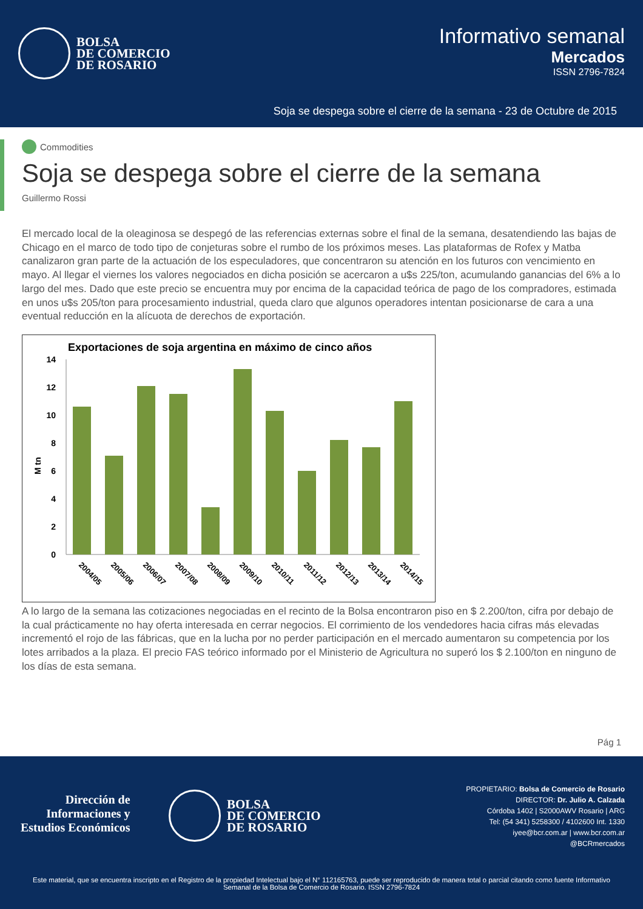BOLSA
DE COMERCIO
DE ROSARIO
Informativo semanal
Mercados
ISSN 2796-7824
Soja se despega sobre el cierre de la semana - 23 de Octubre de 2015
Commodities
Soja se despega sobre el cierre de la semana
Guillermo Rossi
El mercado local de la oleaginosa se despegó de las referencias externas sobre el final de la semana, desatendiendo las bajas de Chicago en el marco de todo tipo de conjeturas sobre el rumbo de los próximos meses. Las plataformas de Rofex y Matba canalizaron gran parte de la actuación de los especuladores, que concentraron su atención en los futuros con vencimiento en mayo. Al llegar el viernes los valores negociados en dicha posición se acercaron a u$s 225/ton, acumulando ganancias del 6% a lo largo del mes. Dado que este precio se encuentra muy por encima de la capacidad teórica de pago de los compradores, estimada en unos u$s 205/ton para procesamiento industrial, queda claro que algunos operadores intentan posicionarse de cara a una eventual reducción en la alícuota de derechos de exportación.
Exportaciones de soja argentina en máximo de cinco años
M tn
0
2
4
6
8
10
12
14
2004/05
2005/06
2006/07
2007/08
2008/09
2009/10
2010/11
2011/12
2012/13
2013/14
2014/15
A lo largo de la semana las cotizaciones negociadas en el recinto de la Bolsa encontraron piso en $ 2.200/ton, cifra por debajo de la cual prácticamente no hay oferta interesada en cerrar negocios. El corrimiento de los vendedores hacia cifras más elevadas incrementó el rojo de las fábricas, que en la lucha por no perder participación en el mercado aumentaron su competencia por los lotes arribados a la plaza. El precio FAS teórico informado por el Ministerio de Agricultura no superó los $ 2.100/ton en ninguno de los días de esta semana.
Pág 1
Dirección de
Informaciones y
Estudios Económicos
BOLSA
DE COMERCIO
DE ROSARIO
PROPIETARIO: Bolsa de Comercio de Rosario
DIRECTOR: Dr. Julio A. Calzada
Córdoba 1402 | S2000AWV Rosario | ARG
Tel: (54 341) 5258300 / 4102600 Int. 1330
iyee@bcr.com.ar | www.bcr.com.ar
@BCRmercados
Este material, que se encuentra inscripto en el Registro de la propiedad Intelectual bajo el N° 112165763, puede ser reproducido de manera total o parcial citando como fuente Informativo Semanal de la Bolsa de Comercio de Rosario. ISSN 2796-7824